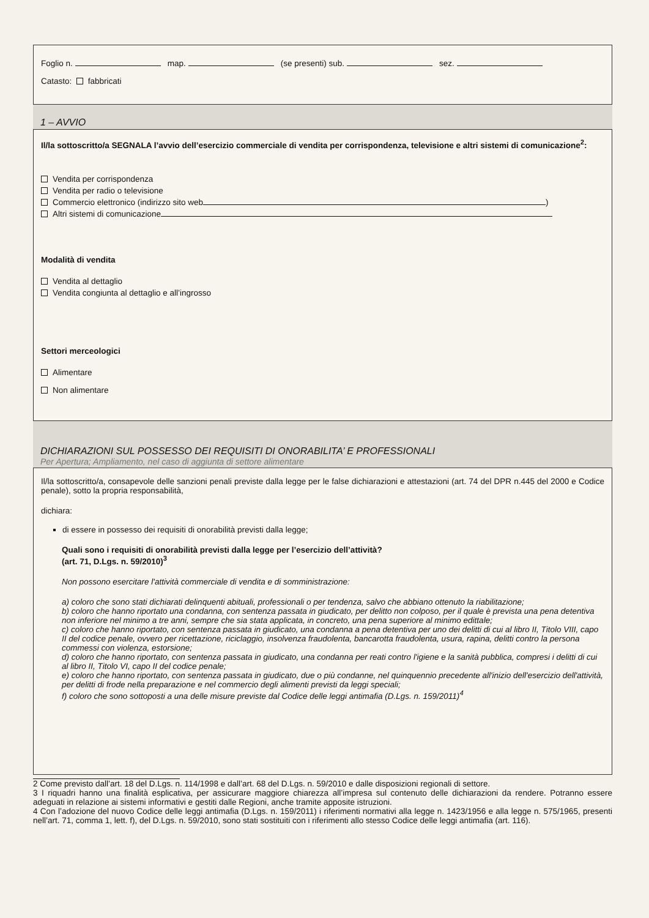Foglio n. map. (se presenti) sub. sez.
Catasto: fabbricati
1 – AVVIO
Il/la sottoscritto/a SEGNALA l’avvio dell’esercizio commerciale di vendita per corrispondenza, televisione e altri sistemi di comunicazione<sup>2</sup>:
Vendita per corrispondenza
Vendita per radio o televisione
Commercio elettronico (indirizzo sito web )
Altri sistemi di comunicazione
Modalità di vendita
Vendita al dettaglio
Vendita congiunta al dettaglio e all’ingrosso
Settori merceologici
Alimentare
Non alimentare
DICHIARAZIONI SUL POSSESSO DEI REQUISITI DI ONORABILITA’ E PROFESSIONALI
Per Apertura; Ampliamento, nel caso di aggiunta di settore alimentare
Il/la sottoscritto/a, consapevole delle sanzioni penali previste dalla legge per le false dichiarazioni e attestazioni (art. 74 del DPR n.445 del 2000 e Codice penale), sotto la propria responsabilità,
dichiara:
di essere in possesso dei requisiti di onorabilità previsti dalla legge;
Quali sono i requisiti di onorabilità previsti dalla legge per l’esercizio dell’attività?
(art. 71, D.Lgs. n. 59/2010)<sup>3</sup>
Non possono esercitare l'attività commerciale di vendita e di somministrazione:
a) coloro che sono stati dichiarati delinquenti abituali, professionali o per tendenza, salvo che abbiano ottenuto la riabilitazione;
b) coloro che hanno riportato una condanna, con sentenza passata in giudicato, per delitto non colposo, per il quale è prevista una pena detentiva non inferiore nel minimo a tre anni, sempre che sia stata applicata, in concreto, una pena superiore al minimo edittale;
c) coloro che hanno riportato, con sentenza passata in giudicato, una condanna a pena detentiva per uno dei delitti di cui al libro II, Titolo VIII, capo II del codice penale, ovvero per ricettazione, riciclaggio, insolvenza fraudolenta, bancarotta fraudolenta, usura, rapina, delitti contro la persona commessi con violenza, estorsione;
d) coloro che hanno riportato, con sentenza passata in giudicato, una condanna per reati contro l'igiene e la sanità pubblica, compresi i delitti di cui al libro II, Titolo VI, capo II del codice penale;
e) coloro che hanno riportato, con sentenza passata in giudicato, due o più condanne, nel quinquennio precedente all'inizio dell'esercizio dell'attività, per delitti di frode nella preparazione e nel commercio degli alimenti previsti da leggi speciali;
f) coloro che sono sottoposti a una delle misure previste dal Codice delle leggi antimafia (D.Lgs. n. 159/2011)<sup>4</sup>
2 Come previsto dall’art. 18 del D.Lgs. n. 114/1998 e dall’art. 68 del D.Lgs. n. 59/2010 e dalle disposizioni regionali di settore.
3 I riquadri hanno una finalità esplicativa, per assicurare maggiore chiarezza all’impresa sul contenuto delle dichiarazioni da rendere. Potranno essere adeguati in relazione ai sistemi informativi e gestiti dalle Regioni, anche tramite apposite istruzioni.
4 Con l’adozione del nuovo Codice delle leggi antimafia (D.Lgs. n. 159/2011) i riferimenti normativi alla legge n. 1423/1956 e alla legge n. 575/1965, presenti nell’art. 71, comma 1, lett. f), del D.Lgs. n. 59/2010, sono stati sostituiti con i riferimenti allo stesso Codice delle leggi antimafia (art. 116).